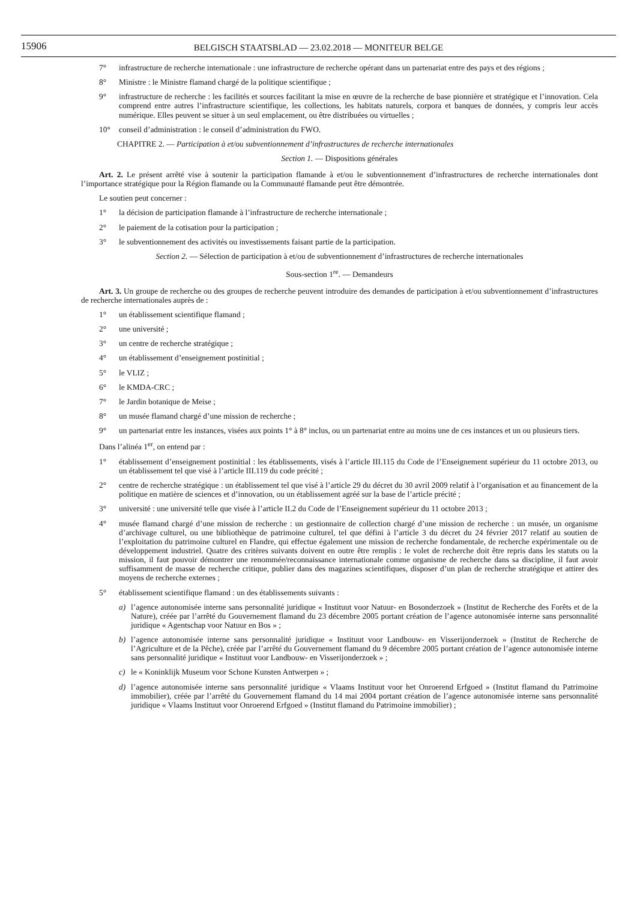15906
BELGISCH STAATSBLAD — 23.02.2018 — MONITEUR BELGE
7° infrastructure de recherche internationale : une infrastructure de recherche opérant dans un partenariat entre des pays et des régions ;
8° Ministre : le Ministre flamand chargé de la politique scientifique ;
9° infrastructure de recherche : les facilités et sources facilitant la mise en œuvre de la recherche de base pionnière et stratégique et l’innovation. Cela comprend entre autres l’infrastructure scientifique, les collections, les habitats naturels, corpora et banques de données, y compris leur accès numérique. Elles peuvent se situer à un seul emplacement, ou être distribuées ou virtuelles ;
10° conseil d’administration : le conseil d’administration du FWO.
CHAPITRE 2. — Participation à et/ou subventionnement d’infrastructures de recherche internationales
Section 1. — Dispositions générales
Art. 2. Le présent arrêté vise à soutenir la participation flamande à et/ou le subventionnement d’infrastructures de recherche internationales dont l’importance stratégique pour la Région flamande ou la Communauté flamande peut être démontrée.
Le soutien peut concerner :
1° la décision de participation flamande à l’infrastructure de recherche internationale ;
2° le paiement de la cotisation pour la participation ;
3° le subventionnement des activités ou investissements faisant partie de la participation.
Section 2. — Sélection de participation à et/ou de subventionnement d’infrastructures de recherche internationales
Sous-section 1<sup>re</sup>. — Demandeurs
Art. 3. Un groupe de recherche ou des groupes de recherche peuvent introduire des demandes de participation à et/ou subventionnement d’infrastructures de recherche internationales auprès de :
1° un établissement scientifique flamand ;
2° une université ;
3° un centre de recherche stratégique ;
4° un établissement d’enseignement postinitial ;
5° le VLIZ ;
6° le KMDA-CRC ;
7° le Jardin botanique de Meise ;
8° un musée flamand chargé d’une mission de recherche ;
9° un partenariat entre les instances, visées aux points 1° à 8° inclus, ou un partenariat entre au moins une de ces instances et un ou plusieurs tiers.
Dans l’alinéa 1<sup>er</sup>, on entend par :
1° établissement d’enseignement postinitial : les établissements, visés à l’article III.115 du Code de l’Enseignement supérieur du 11 octobre 2013, ou un établissement tel que visé à l’article III.119 du code précité ;
2° centre de recherche stratégique : un établissement tel que visé à l’article 29 du décret du 30 avril 2009 relatif à l’organisation et au financement de la politique en matière de sciences et d’innovation, ou un établissement agréé sur la base de l’article précité ;
3° université : une université telle que visée à l’article II.2 du Code de l’Enseignement supérieur du 11 octobre 2013 ;
4° musée flamand chargé d’une mission de recherche : un gestionnaire de collection chargé d’une mission de recherche : un musée, un organisme d’archivage culturel, ou une bibliothèque de patrimoine culturel, tel que défini à l’article 3 du décret du 24 février 2017 relatif au soutien de l’exploitation du patrimoine culturel en Flandre, qui effectue également une mission de recherche fondamentale, de recherche expérimentale ou de développement industriel. Quatre des critères suivants doivent en outre être remplis : le volet de recherche doit être repris dans les statuts ou la mission, il faut pouvoir démontrer une renommée/reconnaissance internationale comme organisme de recherche dans sa discipline, il faut avoir suffisamment de masse de recherche critique, publier dans des magazines scientifiques, disposer d’un plan de recherche stratégique et attirer des moyens de recherche externes ;
5° établissement scientifique flamand : un des établissements suivants :
a) l’agence autonomisée interne sans personnalité juridique « Instituut voor Natuur- en Bosonderzoek » (Institut de Recherche des Forêts et de la Nature), créée par l’arrêté du Gouvernement flamand du 23 décembre 2005 portant création de l’agence autonomisée interne sans personnalité juridique « Agentschap voor Natuur en Bos » ;
b) l’agence autonomisée interne sans personnalité juridique « Instituut voor Landbouw- en Visserijonderzoek » (Institut de Recherche de l’Agriculture et de la Pêche), créée par l’arrêté du Gouvernement flamand du 9 décembre 2005 portant création de l’agence autonomisée interne sans personnalité juridique « Instituut voor Landbouw- en Visserijonderzoek » ;
c) le « Koninklijk Museum voor Schone Kunsten Antwerpen » ;
d) l’agence autonomisée interne sans personnalité juridique « Vlaams Instituut voor het Onroerend Erfgoed » (Institut flamand du Patrimoine immobilier), créée par l’arrêté du Gouvernement flamand du 14 mai 2004 portant création de l’agence autonomisée interne sans personnalité juridique « Vlaams Instituut voor Onroerend Erfgoed » (Institut flamand du Patrimoine immobilier) ;